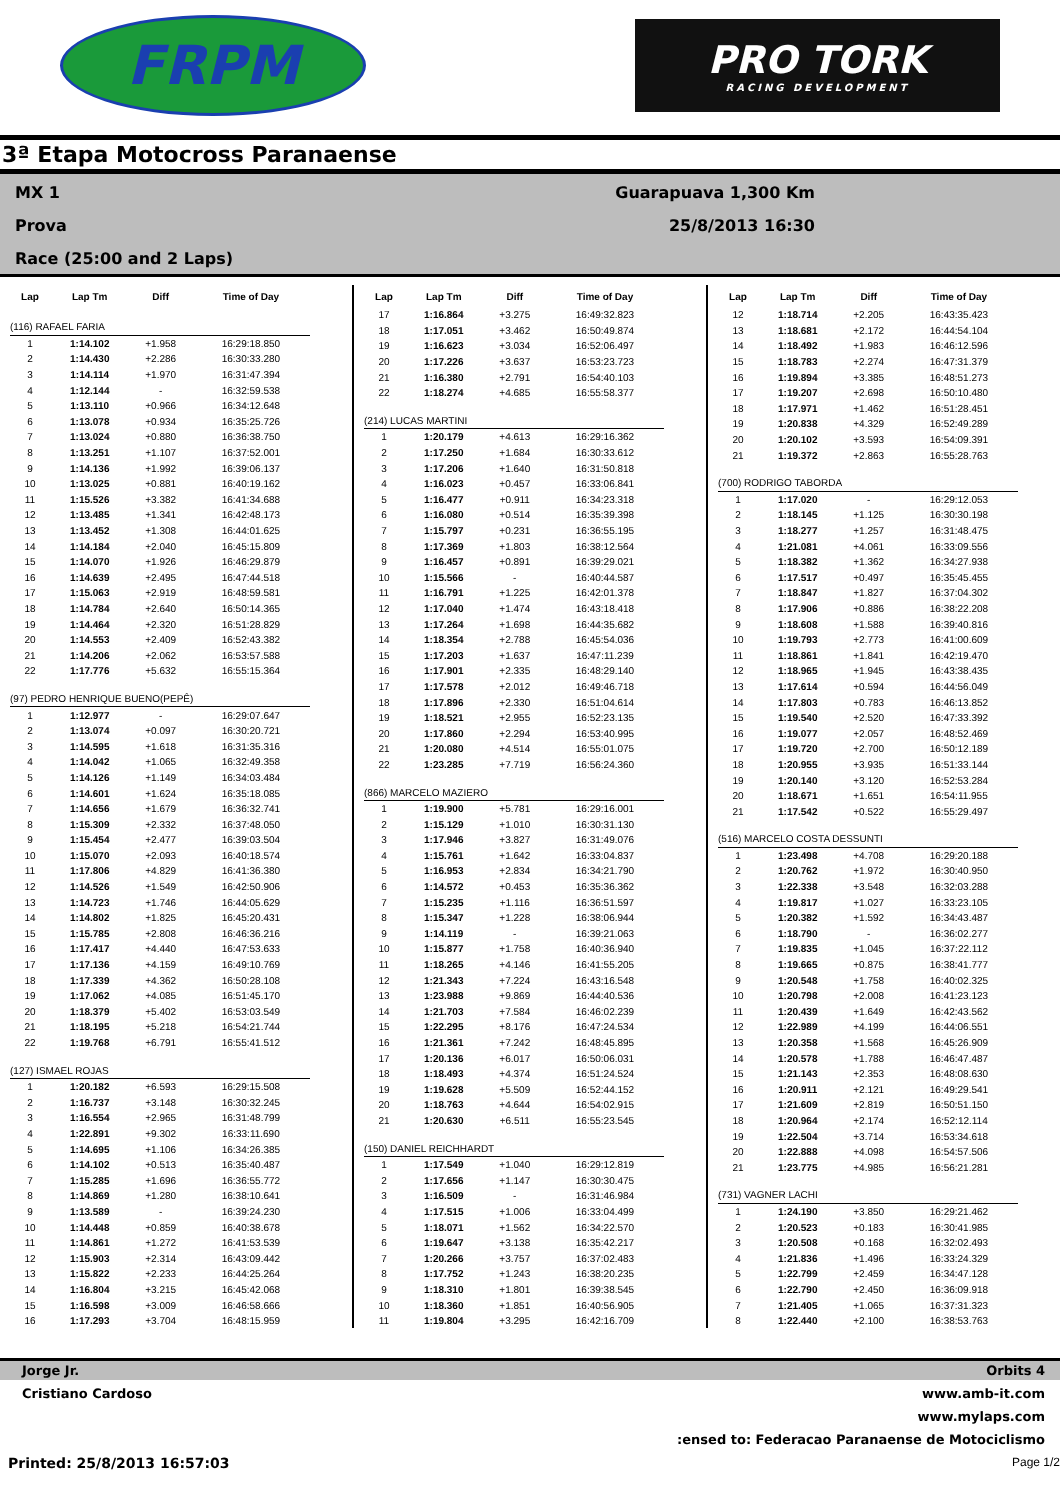FRPM
PRO TORK
RACING DEVELOPMENT
3ª Etapa Motocross Paranaense
MX 1
Prova
Race (25:00 and 2 Laps)
Guarapuava 1,300 Km
25/8/2013 16:30
| Lap | Lap Tm | Diff | Time of Day |
| --- | --- | --- | --- |
| (116) RAFAEL FARIA | | | |
| 1 | 1:14.102 | +1.958 | 16:29:18.850 |
| 2 | 1:14.430 | +2.286 | 16:30:33.280 |
| 3 | 1:14.114 | +1.970 | 16:31:47.394 |
| 4 | 1:12.144 | - | 16:32:59.538 |
| 5 | 1:13.110 | +0.966 | 16:34:12.648 |
| 6 | 1:13.078 | +0.934 | 16:35:25.726 |
| 7 | 1:13.024 | +0.880 | 16:36:38.750 |
| 8 | 1:13.251 | +1.107 | 16:37:52.001 |
| 9 | 1:14.136 | +1.992 | 16:39:06.137 |
| 10 | 1:13.025 | +0.881 | 16:40:19.162 |
| 11 | 1:15.526 | +3.382 | 16:41:34.688 |
| 12 | 1:13.485 | +1.341 | 16:42:48.173 |
| 13 | 1:13.452 | +1.308 | 16:44:01.625 |
| 14 | 1:14.184 | +2.040 | 16:45:15.809 |
| 15 | 1:14.070 | +1.926 | 16:46:29.879 |
| 16 | 1:14.639 | +2.495 | 16:47:44.518 |
| 17 | 1:15.063 | +2.919 | 16:48:59.581 |
| 18 | 1:14.784 | +2.640 | 16:50:14.365 |
| 19 | 1:14.464 | +2.320 | 16:51:28.829 |
| 20 | 1:14.553 | +2.409 | 16:52:43.382 |
| 21 | 1:14.206 | +2.062 | 16:53:57.588 |
| 22 | 1:17.776 | +5.632 | 16:55:15.364 |
| (97) PEDRO HENRIQUE BUENO(PEPÊ) | | | |
| 1 | 1:12.977 | - | 16:29:07.647 |
| 2 | 1:13.074 | +0.097 | 16:30:20.721 |
| 3 | 1:14.595 | +1.618 | 16:31:35.316 |
| 4 | 1:14.042 | +1.065 | 16:32:49.358 |
| 5 | 1:14.126 | +1.149 | 16:34:03.484 |
| 6 | 1:14.601 | +1.624 | 16:35:18.085 |
| 7 | 1:14.656 | +1.679 | 16:36:32.741 |
| 8 | 1:15.309 | +2.332 | 16:37:48.050 |
| 9 | 1:15.454 | +2.477 | 16:39:03.504 |
| 10 | 1:15.070 | +2.093 | 16:40:18.574 |
| 11 | 1:17.806 | +4.829 | 16:41:36.380 |
| 12 | 1:14.526 | +1.549 | 16:42:50.906 |
| 13 | 1:14.723 | +1.746 | 16:44:05.629 |
| 14 | 1:14.802 | +1.825 | 16:45:20.431 |
| 15 | 1:15.785 | +2.808 | 16:46:36.216 |
| 16 | 1:17.417 | +4.440 | 16:47:53.633 |
| 17 | 1:17.136 | +4.159 | 16:49:10.769 |
| 18 | 1:17.339 | +4.362 | 16:50:28.108 |
| 19 | 1:17.062 | +4.085 | 16:51:45.170 |
| 20 | 1:18.379 | +5.402 | 16:53:03.549 |
| 21 | 1:18.195 | +5.218 | 16:54:21.744 |
| 22 | 1:19.768 | +6.791 | 16:55:41.512 |
| (127) ISMAEL ROJAS | | | |
| 1 | 1:20.182 | +6.593 | 16:29:15.508 |
| 2 | 1:16.737 | +3.148 | 16:30:32.245 |
| 3 | 1:16.554 | +2.965 | 16:31:48.799 |
| 4 | 1:22.891 | +9.302 | 16:33:11.690 |
| 5 | 1:14.695 | +1.106 | 16:34:26.385 |
| 6 | 1:14.102 | +0.513 | 16:35:40.487 |
| 7 | 1:15.285 | +1.696 | 16:36:55.772 |
| 8 | 1:14.869 | +1.280 | 16:38:10.641 |
| 9 | 1:13.589 | - | 16:39:24.230 |
| 10 | 1:14.448 | +0.859 | 16:40:38.678 |
| 11 | 1:14.861 | +1.272 | 16:41:53.539 |
| 12 | 1:15.903 | +2.314 | 16:43:09.442 |
| 13 | 1:15.822 | +2.233 | 16:44:25.264 |
| 14 | 1:16.804 | +3.215 | 16:45:42.068 |
| 15 | 1:16.598 | +3.009 | 16:46:58.666 |
| 16 | 1:17.293 | +3.704 | 16:48:15.959 |
| Lap | Lap Tm | Diff | Time of Day |
| --- | --- | --- | --- |
| 17 | 1:16.864 | +3.275 | 16:49:32.823 |
| 18 | 1:17.051 | +3.462 | 16:50:49.874 |
| 19 | 1:16.623 | +3.034 | 16:52:06.497 |
| 20 | 1:17.226 | +3.637 | 16:53:23.723 |
| 21 | 1:16.380 | +2.791 | 16:54:40.103 |
| 22 | 1:18.274 | +4.685 | 16:55:58.377 |
| (214) LUCAS MARTINI | | | |
| 1 | 1:20.179 | +4.613 | 16:29:16.362 |
| 2 | 1:17.250 | +1.684 | 16:30:33.612 |
| 3 | 1:17.206 | +1.640 | 16:31:50.818 |
| 4 | 1:16.023 | +0.457 | 16:33:06.841 |
| 5 | 1:16.477 | +0.911 | 16:34:23.318 |
| 6 | 1:16.080 | +0.514 | 16:35:39.398 |
| 7 | 1:15.797 | +0.231 | 16:36:55.195 |
| 8 | 1:17.369 | +1.803 | 16:38:12.564 |
| 9 | 1:16.457 | +0.891 | 16:39:29.021 |
| 10 | 1:15.566 | - | 16:40:44.587 |
| 11 | 1:16.791 | +1.225 | 16:42:01.378 |
| 12 | 1:17.040 | +1.474 | 16:43:18.418 |
| 13 | 1:17.264 | +1.698 | 16:44:35.682 |
| 14 | 1:18.354 | +2.788 | 16:45:54.036 |
| 15 | 1:17.203 | +1.637 | 16:47:11.239 |
| 16 | 1:17.901 | +2.335 | 16:48:29.140 |
| 17 | 1:17.578 | +2.012 | 16:49:46.718 |
| 18 | 1:17.896 | +2.330 | 16:51:04.614 |
| 19 | 1:18.521 | +2.955 | 16:52:23.135 |
| 20 | 1:17.860 | +2.294 | 16:53:40.995 |
| 21 | 1:20.080 | +4.514 | 16:55:01.075 |
| 22 | 1:23.285 | +7.719 | 16:56:24.360 |
| (866) MARCELO MAZIERO | | | |
| 1 | 1:19.900 | +5.781 | 16:29:16.001 |
| 2 | 1:15.129 | +1.010 | 16:30:31.130 |
| 3 | 1:17.946 | +3.827 | 16:31:49.076 |
| 4 | 1:15.761 | +1.642 | 16:33:04.837 |
| 5 | 1:16.953 | +2.834 | 16:34:21.790 |
| 6 | 1:14.572 | +0.453 | 16:35:36.362 |
| 7 | 1:15.235 | +1.116 | 16:36:51.597 |
| 8 | 1:15.347 | +1.228 | 16:38:06.944 |
| 9 | 1:14.119 | - | 16:39:21.063 |
| 10 | 1:15.877 | +1.758 | 16:40:36.940 |
| 11 | 1:18.265 | +4.146 | 16:41:55.205 |
| 12 | 1:21.343 | +7.224 | 16:43:16.548 |
| 13 | 1:23.988 | +9.869 | 16:44:40.536 |
| 14 | 1:21.703 | +7.584 | 16:46:02.239 |
| 15 | 1:22.295 | +8.176 | 16:47:24.534 |
| 16 | 1:21.361 | +7.242 | 16:48:45.895 |
| 17 | 1:20.136 | +6.017 | 16:50:06.031 |
| 18 | 1:18.493 | +4.374 | 16:51:24.524 |
| 19 | 1:19.628 | +5.509 | 16:52:44.152 |
| 20 | 1:18.763 | +4.644 | 16:54:02.915 |
| 21 | 1:20.630 | +6.511 | 16:55:23.545 |
| (150) DANIEL REICHHARDT | | | |
| 1 | 1:17.549 | +1.040 | 16:29:12.819 |
| 2 | 1:17.656 | +1.147 | 16:30:30.475 |
| 3 | 1:16.509 | - | 16:31:46.984 |
| 4 | 1:17.515 | +1.006 | 16:33:04.499 |
| 5 | 1:18.071 | +1.562 | 16:34:22.570 |
| 6 | 1:19.647 | +3.138 | 16:35:42.217 |
| 7 | 1:20.266 | +3.757 | 16:37:02.483 |
| 8 | 1:17.752 | +1.243 | 16:38:20.235 |
| 9 | 1:18.310 | +1.801 | 16:39:38.545 |
| 10 | 1:18.360 | +1.851 | 16:40:56.905 |
| 11 | 1:19.804 | +3.295 | 16:42:16.709 |
| Lap | Lap Tm | Diff | Time of Day |
| --- | --- | --- | --- |
| 12 | 1:18.714 | +2.205 | 16:43:35.423 |
| 13 | 1:18.681 | +2.172 | 16:44:54.104 |
| 14 | 1:18.492 | +1.983 | 16:46:12.596 |
| 15 | 1:18.783 | +2.274 | 16:47:31.379 |
| 16 | 1:19.894 | +3.385 | 16:48:51.273 |
| 17 | 1:19.207 | +2.698 | 16:50:10.480 |
| 18 | 1:17.971 | +1.462 | 16:51:28.451 |
| 19 | 1:20.838 | +4.329 | 16:52:49.289 |
| 20 | 1:20.102 | +3.593 | 16:54:09.391 |
| 21 | 1:19.372 | +2.863 | 16:55:28.763 |
| (700) RODRIGO TABORDA | | | |
| 1 | 1:17.020 | - | 16:29:12.053 |
| 2 | 1:18.145 | +1.125 | 16:30:30.198 |
| 3 | 1:18.277 | +1.257 | 16:31:48.475 |
| 4 | 1:21.081 | +4.061 | 16:33:09.556 |
| 5 | 1:18.382 | +1.362 | 16:34:27.938 |
| 6 | 1:17.517 | +0.497 | 16:35:45.455 |
| 7 | 1:18.847 | +1.827 | 16:37:04.302 |
| 8 | 1:17.906 | +0.886 | 16:38:22.208 |
| 9 | 1:18.608 | +1.588 | 16:39:40.816 |
| 10 | 1:19.793 | +2.773 | 16:41:00.609 |
| 11 | 1:18.861 | +1.841 | 16:42:19.470 |
| 12 | 1:18.965 | +1.945 | 16:43:38.435 |
| 13 | 1:17.614 | +0.594 | 16:44:56.049 |
| 14 | 1:17.803 | +0.783 | 16:46:13.852 |
| 15 | 1:19.540 | +2.520 | 16:47:33.392 |
| 16 | 1:19.077 | +2.057 | 16:48:52.469 |
| 17 | 1:19.720 | +2.700 | 16:50:12.189 |
| 18 | 1:20.955 | +3.935 | 16:51:33.144 |
| 19 | 1:20.140 | +3.120 | 16:52:53.284 |
| 20 | 1:18.671 | +1.651 | 16:54:11.955 |
| 21 | 1:17.542 | +0.522 | 16:55:29.497 |
| (516) MARCELO COSTA DESSUNTI | | | |
| 1 | 1:23.498 | +4.708 | 16:29:20.188 |
| 2 | 1:20.762 | +1.972 | 16:30:40.950 |
| 3 | 1:22.338 | +3.548 | 16:32:03.288 |
| 4 | 1:19.817 | +1.027 | 16:33:23.105 |
| 5 | 1:20.382 | +1.592 | 16:34:43.487 |
| 6 | 1:18.790 | - | 16:36:02.277 |
| 7 | 1:19.835 | +1.045 | 16:37:22.112 |
| 8 | 1:19.665 | +0.875 | 16:38:41.777 |
| 9 | 1:20.548 | +1.758 | 16:40:02.325 |
| 10 | 1:20.798 | +2.008 | 16:41:23.123 |
| 11 | 1:20.439 | +1.649 | 16:42:43.562 |
| 12 | 1:22.989 | +4.199 | 16:44:06.551 |
| 13 | 1:20.358 | +1.568 | 16:45:26.909 |
| 14 | 1:20.578 | +1.788 | 16:46:47.487 |
| 15 | 1:21.143 | +2.353 | 16:48:08.630 |
| 16 | 1:20.911 | +2.121 | 16:49:29.541 |
| 17 | 1:21.609 | +2.819 | 16:50:51.150 |
| 18 | 1:20.964 | +2.174 | 16:52:12.114 |
| 19 | 1:22.504 | +3.714 | 16:53:34.618 |
| 20 | 1:22.888 | +4.098 | 16:54:57.506 |
| 21 | 1:23.775 | +4.985 | 16:56:21.281 |
| (731) VAGNER LACHI | | | |
| 1 | 1:24.190 | +3.850 | 16:29:21.462 |
| 2 | 1:20.523 | +0.183 | 16:30:41.985 |
| 3 | 1:20.508 | +0.168 | 16:32:02.493 |
| 4 | 1:21.836 | +1.496 | 16:33:24.329 |
| 5 | 1:22.799 | +2.459 | 16:34:47.128 |
| 6 | 1:22.790 | +2.450 | 16:36:09.918 |
| 7 | 1:21.405 | +1.065 | 16:37:31.323 |
| 8 | 1:22.440 | +2.100 | 16:38:53.763 |
Jorge Jr. Orbits 4
Cristiano Cardoso www.amb-it.com
www.mylaps.com
:ensed to: Federacao Paranaense de Motociclismo
Printed: 25/8/2013 16:57:03 Page 1/2